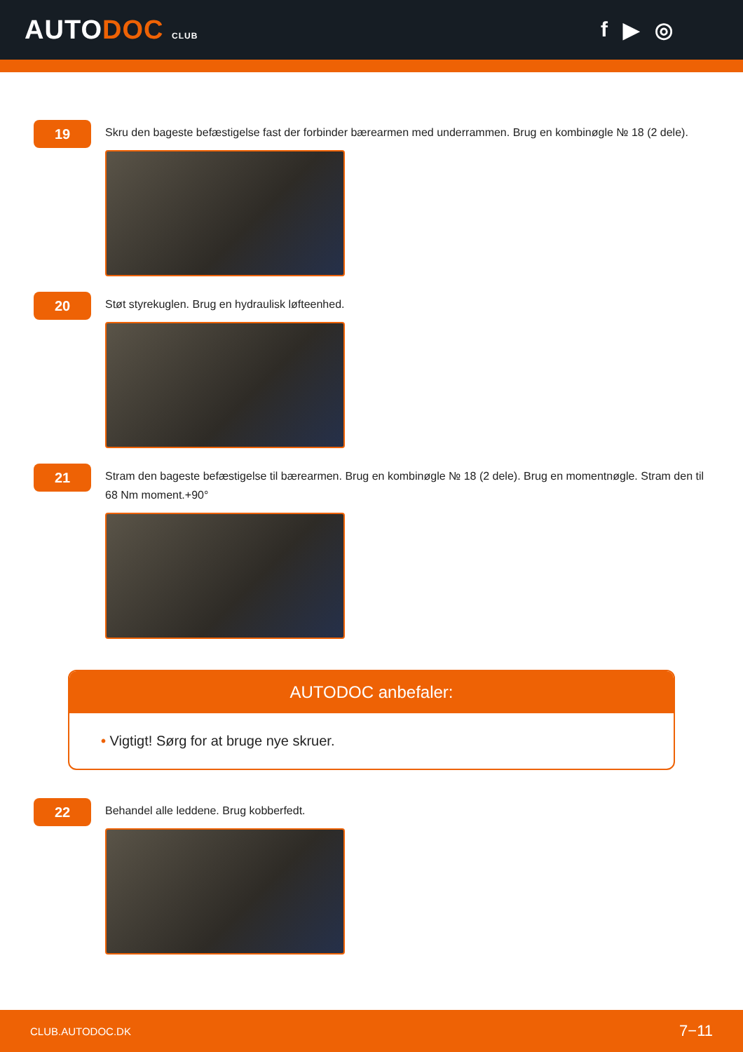AUTODOC CLUB
f ▶ ◎
19
Skru den bageste befæstigelse fast der forbinder bærearmen med underrammen. Brug en kombinøgle № 18 (2 dele).
20
Støt styrekuglen. Brug en hydraulisk løfteenhed.
21
Stram den bageste befæstigelse til bærearmen. Brug en kombinøgle № 18 (2 dele). Brug en momentnøgle. Stram den til 68 Nm moment.+90°
AUTODOC anbefaler:
• Vigtigt! Sørg for at bruge nye skruer.
22
Behandel alle leddene. Brug kobberfedt.
CLUB.AUTODOC.DK 7−11